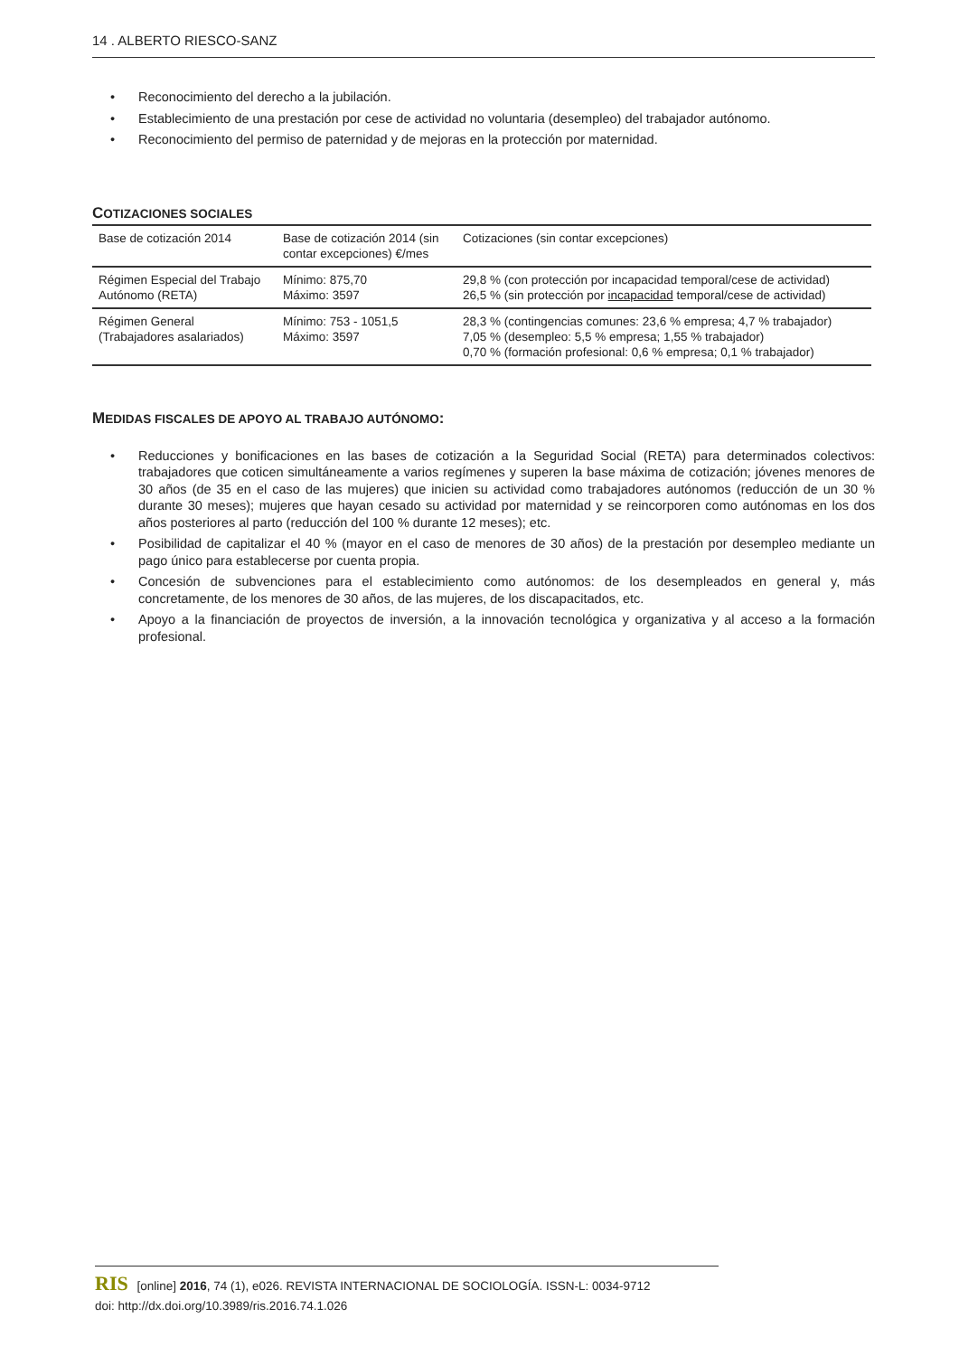14 . ALBERTO RIESCO-SANZ
• Reconocimiento del derecho a la jubilación.
• Establecimiento de una prestación por cese de actividad no voluntaria (desempleo) del trabajador autónomo.
• Reconocimiento del permiso de paternidad y de mejoras en la protección por maternidad.
COTIZACIONES SOCIALES
| Base de cotización 2014 | Base de cotización 2014 (sin contar excepciones) €/mes | Cotizaciones (sin contar excepciones) |
| Régimen Especial del Trabajo Autónomo (RETA) | Mínimo: 875,70 Máximo: 3597 | 29,8 % (con protección por incapacidad temporal/cese de actividad) 26,5 % (sin protección por incapacidad temporal/cese de actividad) |
| Régimen General (Trabajadores asalariados) | Mínimo: 753 - 1051,5 Máximo: 3597 | 28,3 % (contingencias comunes: 23,6 % empresa; 4,7 % trabajador) 7,05 % (desempleo: 5,5 % empresa; 1,55 % trabajador) 0,70 % (formación profesional: 0,6 % empresa; 0,1 % trabajador) |
MEDIDAS FISCALES DE APOYO AL TRABAJO AUTÓNOMO:
• Reducciones y bonificaciones en las bases de cotización a la Seguridad Social (RETA) para determinados colectivos: trabajadores que coticen simultáneamente a varios regímenes y superen la base máxima de cotización; jóvenes menores de 30 años (de 35 en el caso de las mujeres) que inicien su actividad como trabajadores autónomos (reducción de un 30 % durante 30 meses); mujeres que hayan cesado su actividad por maternidad y se reincorporen como autónomas en los dos años posteriores al parto (reducción del 100 % durante 12 meses); etc.
• Posibilidad de capitalizar el 40 % (mayor en el caso de menores de 30 años) de la prestación por desempleo mediante un pago único para establecerse por cuenta propia.
• Concesión de subvenciones para el establecimiento como autónomos: de los desempleados en general y, más concretamente, de los menores de 30 años, de las mujeres, de los discapacitados, etc.
• Apoyo a la financiación de proyectos de inversión, a la innovación tecnológica y organizativa y al acceso a la formación profesional.
RIS [online] 2016, 74 (1), e026. REVISTA INTERNACIONAL DE SOCIOLOGÍA. ISSN-L: 0034-9712
doi: http://dx.doi.org/10.3989/ris.2016.74.1.026